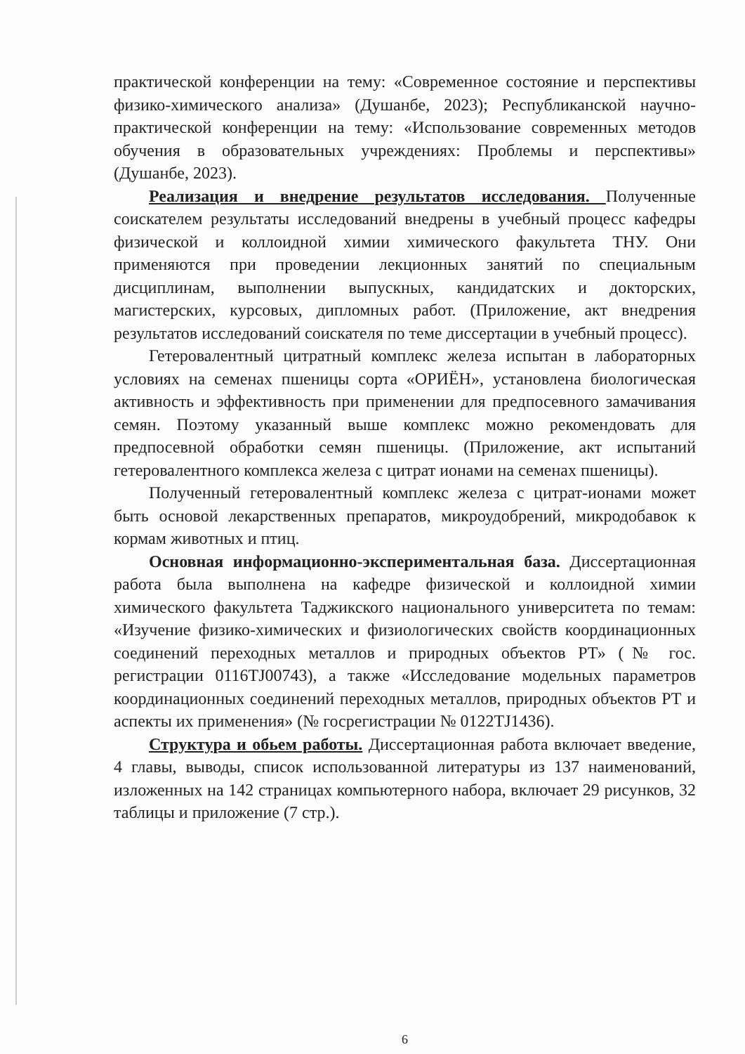практической конференции на тему: «Современное состояние и перспективы физико-химического анализа» (Душанбе, 2023); Республиканской научно-практической конференции на тему: «Использование современных методов обучения в образовательных учреждениях: Проблемы и перспективы» (Душанбе, 2023).
Реализация и внедрение результатов исследования. Полученные соискателем результаты исследований внедрены в учебный процесс кафедры физической и коллоидной химии химического факультета ТНУ. Они применяются при проведении лекционных занятий по специальным дисциплинам, выполнении выпускных, кандидатских и докторских, магистерских, курсовых, дипломных работ. (Приложение, акт внедрения результатов исследований соискателя по теме диссертации в учебный процесс).
Гетеровалентный цитратный комплекс железа испытан в лабораторных условиях на семенах пшеницы сорта «ОРИЁН», установлена биологическая активность и эффективность при применении для предпосевного замачивания семян. Поэтому указанный выше комплекс можно рекомендовать для предпосевной обработки семян пшеницы. (Приложение, акт испытаний гетеровалентного комплекса железа с цитрат ионами на семенах пшеницы).
Полученный гетеровалентный комплекс железа с цитрат-ионами может быть основой лекарственных препаратов, микроудобрений, микродобавок к кормам животных и птиц.
Основная информационно-экспериментальная база. Диссертационная работа была выполнена на кафедре физической и коллоидной химии химического факультета Таджикского национального университета по темам: «Изучение физико-химических и физиологических свойств координационных соединений переходных металлов и природных объектов РТ» (№ гос. регистрации 0116TJ00743), а также «Исследование модельных параметров координационных соединений переходных металлов, природных объектов РТ и аспекты их применения» (№ госрегистрации № 0122TJ1436).
Структура и обьем работы. Диссертационная работа включает введение, 4 главы, выводы, список использованной литературы из 137 наименований, изложенных на 142 страницах компьютерного набора, включает 29 рисунков, 32 таблицы и приложение (7 стр.).
6